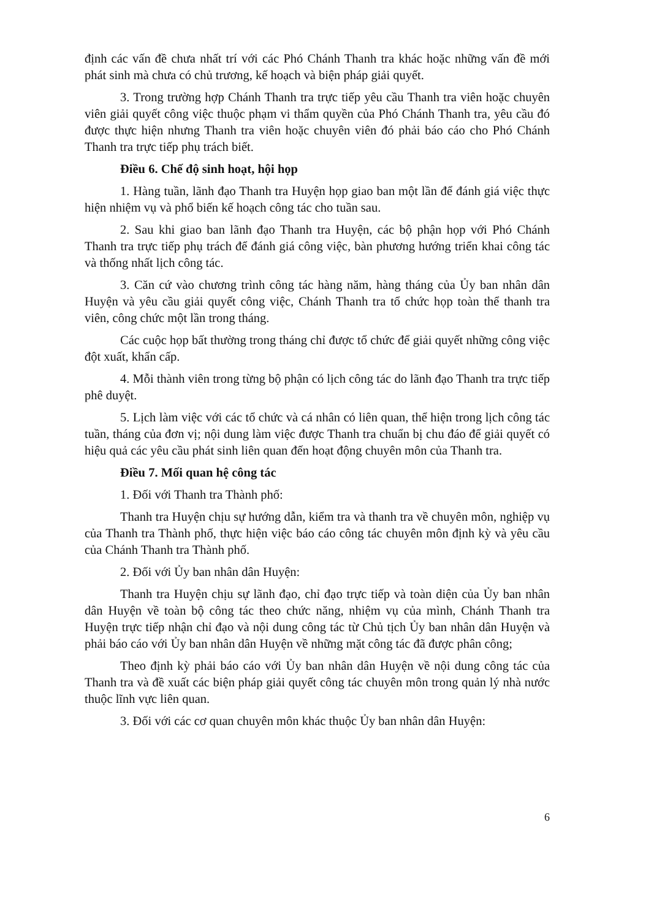định các vấn đề chưa nhất trí với các Phó Chánh Thanh tra khác hoặc những vấn đề mới phát sinh mà chưa có chủ trương, kế hoạch và biện pháp giải quyết.
3. Trong trường hợp Chánh Thanh tra trực tiếp yêu cầu Thanh tra viên hoặc chuyên viên giải quyết công việc thuộc phạm vi thẩm quyền của Phó Chánh Thanh tra, yêu cầu đó được thực hiện nhưng Thanh tra viên hoặc chuyên viên đó phải báo cáo cho Phó Chánh Thanh tra trực tiếp phụ trách biết.
Điều 6. Chế độ sinh hoạt, hội họp
1. Hàng tuần, lãnh đạo Thanh tra Huyện họp giao ban một lần để đánh giá việc thực hiện nhiệm vụ và phổ biến kế hoạch công tác cho tuần sau.
2. Sau khi giao ban lãnh đạo Thanh tra Huyện, các bộ phận họp với Phó Chánh Thanh tra trực tiếp phụ trách để đánh giá công việc, bàn phương hướng triển khai công tác và thống nhất lịch công tác.
3. Căn cứ vào chương trình công tác hàng năm, hàng tháng của Ủy ban nhân dân Huyện và yêu cầu giải quyết công việc, Chánh Thanh tra tổ chức họp toàn thể thanh tra viên, công chức một lần trong tháng.
Các cuộc họp bất thường trong tháng chỉ được tổ chức để giải quyết những công việc đột xuất, khẩn cấp.
4. Mỗi thành viên trong từng bộ phận có lịch công tác do lãnh đạo Thanh tra trực tiếp phê duyệt.
5. Lịch làm việc với các tổ chức và cá nhân có liên quan, thể hiện trong lịch công tác tuần, tháng của đơn vị; nội dung làm việc được Thanh tra chuẩn bị chu đáo để giải quyết có hiệu quả các yêu cầu phát sinh liên quan đến hoạt động chuyên môn của Thanh tra.
Điều 7. Mối quan hệ công tác
1. Đối với Thanh tra Thành phố:
Thanh tra Huyện chịu sự hướng dẫn, kiểm tra và thanh tra về chuyên môn, nghiệp vụ của Thanh tra Thành phố, thực hiện việc báo cáo công tác chuyên môn định kỳ và yêu cầu của Chánh Thanh tra Thành phố.
2. Đối với Ủy ban nhân dân Huyện:
Thanh tra Huyện chịu sự lãnh đạo, chỉ đạo trực tiếp và toàn diện của Ủy ban nhân dân Huyện về toàn bộ công tác theo chức năng, nhiệm vụ của mình, Chánh Thanh tra Huyện trực tiếp nhận chỉ đạo và nội dung công tác từ Chủ tịch Ủy ban nhân dân Huyện và phải báo cáo với Ủy ban nhân dân Huyện về những mặt công tác đã được phân công;
Theo định kỳ phải báo cáo với Ủy ban nhân dân Huyện về nội dung công tác của Thanh tra và đề xuất các biện pháp giải quyết công tác chuyên môn trong quản lý nhà nước thuộc lĩnh vực liên quan.
3. Đối với các cơ quan chuyên môn khác thuộc Ủy ban nhân dân Huyện:
6